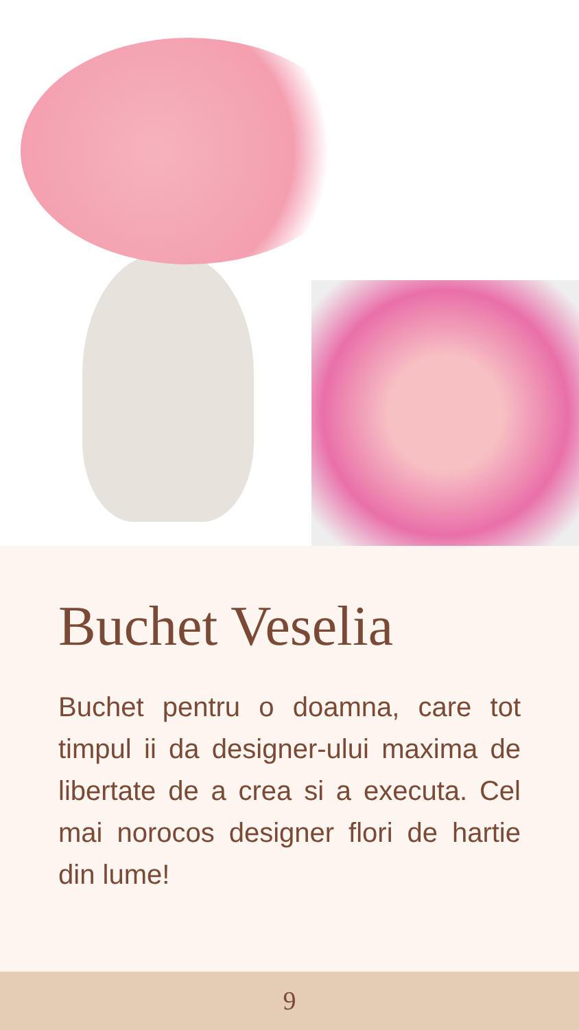Buchet Veselia
Buchet pentru o doamna, care tot timpul ii da designer-ului maxima de libertate de a crea si a executa. Cel mai norocos designer flori de hartie din lume!
9